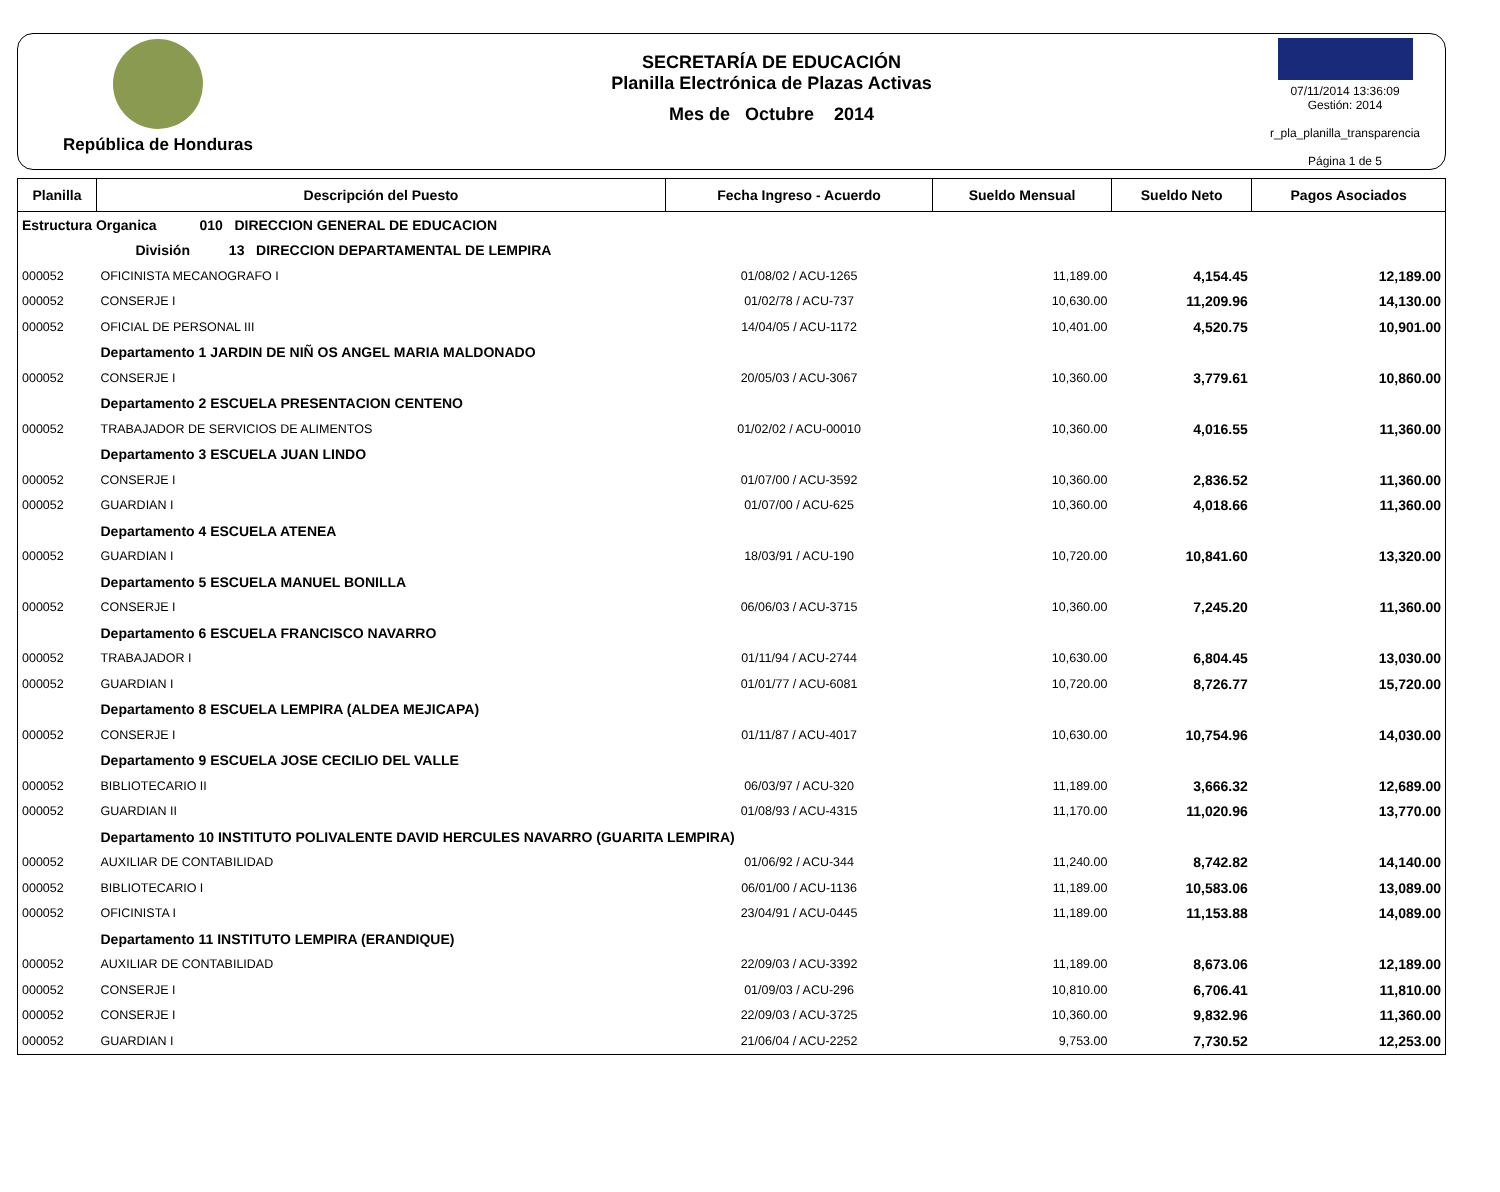República de Honduras
SECRETARÍA DE EDUCACIÓN
Planilla Electrónica de Plazas Activas
Mes de Octubre 2014
07/11/2014 13:36:09
Gestión: 2014
r_pla_planilla_transparencia
Página 1 de 5
| Planilla | Descripción del Puesto | Fecha Ingreso - Acuerdo | Sueldo Mensual | Sueldo Neto | Pagos Asociados |
| --- | --- | --- | --- | --- | --- |
| Estructura Organica 010 DIRECCION GENERAL DE EDUCACION | | | | | |
| | División 13 DIRECCION DEPARTAMENTAL DE LEMPIRA | | | | |
| 000052 | OFICINISTA MECANOGRAFO I | 01/08/02 / ACU-1265 | 11,189.00 | 4,154.45 | 12,189.00 |
| 000052 | CONSERJE I | 01/02/78 / ACU-737 | 10,630.00 | 11,209.96 | 14,130.00 |
| 000052 | OFICIAL DE PERSONAL III | 14/04/05 / ACU-1172 | 10,401.00 | 4,520.75 | 10,901.00 |
| | Departamento 1 JARDIN DE NIÑ OS ANGEL MARIA MALDONADO | | | | |
| 000052 | CONSERJE I | 20/05/03 / ACU-3067 | 10,360.00 | 3,779.61 | 10,860.00 |
| | Departamento 2 ESCUELA PRESENTACION CENTENO | | | | |
| 000052 | TRABAJADOR DE SERVICIOS DE ALIMENTOS | 01/02/02 / ACU-00010 | 10,360.00 | 4,016.55 | 11,360.00 |
| | Departamento 3 ESCUELA JUAN LINDO | | | | |
| 000052 | CONSERJE I | 01/07/00 / ACU-3592 | 10,360.00 | 2,836.52 | 11,360.00 |
| 000052 | GUARDIAN I | 01/07/00 / ACU-625 | 10,360.00 | 4,018.66 | 11,360.00 |
| | Departamento 4 ESCUELA ATENEA | | | | |
| 000052 | GUARDIAN I | 18/03/91 / ACU-190 | 10,720.00 | 10,841.60 | 13,320.00 |
| | Departamento 5 ESCUELA MANUEL BONILLA | | | | |
| 000052 | CONSERJE I | 06/06/03 / ACU-3715 | 10,360.00 | 7,245.20 | 11,360.00 |
| | Departamento 6 ESCUELA FRANCISCO NAVARRO | | | | |
| 000052 | TRABAJADOR I | 01/11/94 / ACU-2744 | 10,630.00 | 6,804.45 | 13,030.00 |
| 000052 | GUARDIAN I | 01/01/77 / ACU-6081 | 10,720.00 | 8,726.77 | 15,720.00 |
| | Departamento 8 ESCUELA LEMPIRA (ALDEA MEJICAPA) | | | | |
| 000052 | CONSERJE I | 01/11/87 / ACU-4017 | 10,630.00 | 10,754.96 | 14,030.00 |
| | Departamento 9 ESCUELA JOSE CECILIO DEL VALLE | | | | |
| 000052 | BIBLIOTECARIO II | 06/03/97 / ACU-320 | 11,189.00 | 3,666.32 | 12,689.00 |
| 000052 | GUARDIAN II | 01/08/93 / ACU-4315 | 11,170.00 | 11,020.96 | 13,770.00 |
| | Departamento 10 INSTITUTO POLIVALENTE DAVID HERCULES NAVARRO (GUARITA LEMPIRA) | | | | |
| 000052 | AUXILIAR DE CONTABILIDAD | 01/06/92 / ACU-344 | 11,240.00 | 8,742.82 | 14,140.00 |
| 000052 | BIBLIOTECARIO I | 06/01/00 / ACU-1136 | 11,189.00 | 10,583.06 | 13,089.00 |
| 000052 | OFICINISTA I | 23/04/91 / ACU-0445 | 11,189.00 | 11,153.88 | 14,089.00 |
| | Departamento 11 INSTITUTO LEMPIRA (ERANDIQUE) | | | | |
| 000052 | AUXILIAR DE CONTABILIDAD | 22/09/03 / ACU-3392 | 11,189.00 | 8,673.06 | 12,189.00 |
| 000052 | CONSERJE I | 01/09/03 / ACU-296 | 10,810.00 | 6,706.41 | 11,810.00 |
| 000052 | CONSERJE I | 22/09/03 / ACU-3725 | 10,360.00 | 9,832.96 | 11,360.00 |
| 000052 | GUARDIAN I | 21/06/04 / ACU-2252 | 9,753.00 | 7,730.52 | 12,253.00 |